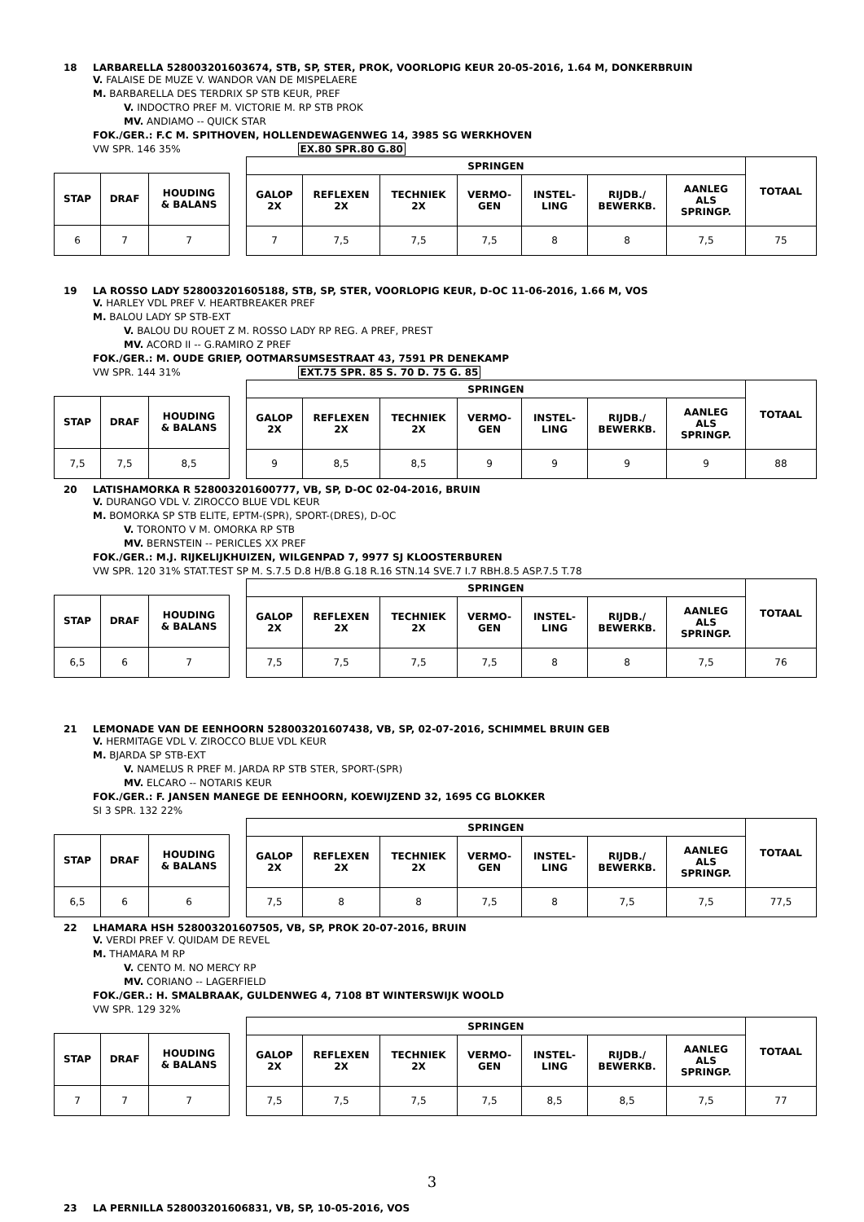18 LARBARELLA 528003201603674, STB, SP, STER, PROK, VOORLOPIG KEUR 20-05-2016, 1.64 M, DONKERBRUIN
V. FALAISE DE MUZE V. WANDOR VAN DE MISPELAERE
M. BARBARELLA DES TERDRIX SP STB KEUR, PREF
V. INDOCTRO PREF M. VICTORIE M. RP STB PROK
MV. ANDIAMO -- QUICK STAR
FOK./GER.: F.C M. SPITHOVEN, HOLLENDEWAGENWEG 14, 3985 SG WERKHOVEN
VW SPR. 146 35% EX.80 SPR.80 G.80
| STAP | DRAF | HOUDING & BALANS |
| --- | --- | --- |
| 6 | 7 | 7 |
| SPRINGEN | | | | | | | TOTAAL |
| --- | --- | --- | --- | --- | --- | --- | --- |
| GALOP 2X | REFLEXEN 2X | TECHNIEK 2X | VERMO- GEN | INSTEL- LING | RIJDB./ BEWERKB. | AANLEG ALS SPRINGP. | |
| 7 | 7,5 | 7,5 | 7,5 | 8 | 8 | 7,5 | 75 |
19 LA ROSSO LADY 528003201605188, STB, SP, STER, VOORLOPIG KEUR, D-OC 11-06-2016, 1.66 M, VOS
V. HARLEY VDL PREF V. HEARTBREAKER PREF
M. BALOU LADY SP STB-EXT
V. BALOU DU ROUET Z M. ROSSO LADY RP REG. A PREF, PREST
MV. ACORD II -- G.RAMIRO Z PREF
FOK./GER.: M. OUDE GRIEP, OOTMARSUMSESTRAAT 43, 7591 PR DENEKAMP
VW SPR. 144 31% EXT.75 SPR. 85 S. 70 D. 75 G. 85
| STAP | DRAF | HOUDING & BALANS |
| --- | --- | --- |
| 7,5 | 7,5 | 8,5 |
| SPRINGEN | | | | | | | TOTAAL |
| --- | --- | --- | --- | --- | --- | --- | --- |
| GALOP 2X | REFLEXEN 2X | TECHNIEK 2X | VERMO- GEN | INSTEL- LING | RIJDB./ BEWERKB. | AANLEG ALS SPRINGP. | |
| 9 | 8,5 | 8,5 | 9 | 9 | 9 | 9 | 88 |
20 LATISHAMORKA R 528003201600777, VB, SP, D-OC 02-04-2016, BRUIN
V. DURANGO VDL V. ZIROCCO BLUE VDL KEUR
M. BOMORKA SP STB ELITE, EPTM-(SPR), SPORT-(DRES), D-OC
V. TORONTO V M. OMORKA RP STB
MV. BERNSTEIN -- PERICLES XX PREF
FOK./GER.: M.J. RIJKELIJKHUIZEN, WILGENPAD 7, 9977 SJ KLOOSTERBUREN
VW SPR. 120 31% STAT.TEST SP M. S.7.5 D.8 H/B.8 G.18 R.16 STN.14 SVE.7 I.7 RBH.8.5 ASP.7.5 T.78
| STAP | DRAF | HOUDING & BALANS |
| --- | --- | --- |
| 6,5 | 6 | 7 |
| SPRINGEN | | | | | | | TOTAAL |
| --- | --- | --- | --- | --- | --- | --- | --- |
| GALOP 2X | REFLEXEN 2X | TECHNIEK 2X | VERMO- GEN | INSTEL- LING | RIJDB./ BEWERKB. | AANLEG ALS SPRINGP. | |
| 7,5 | 7,5 | 7,5 | 7,5 | 8 | 8 | 7,5 | 76 |
21 LEMONADE VAN DE EENHOORN 528003201607438, VB, SP, 02-07-2016, SCHIMMEL BRUIN GEB
V. HERMITAGE VDL V. ZIROCCO BLUE VDL KEUR
M. BJARDA SP STB-EXT
V. NAMELUS R PREF M. JARDA RP STB STER, SPORT-(SPR)
MV. ELCARO -- NOTARIS KEUR
FOK./GER.: F. JANSEN MANEGE DE EENHOORN, KOEWIJZEND 32, 1695 CG BLOKKER
SI 3 SPR. 132 22%
| STAP | DRAF | HOUDING & BALANS |
| --- | --- | --- |
| 6,5 | 6 | 6 |
| SPRINGEN | | | | | | | TOTAAL |
| --- | --- | --- | --- | --- | --- | --- | --- |
| GALOP 2X | REFLEXEN 2X | TECHNIEK 2X | VERMO- GEN | INSTEL- LING | RIJDB./ BEWERKB. | AANLEG ALS SPRINGP. | |
| 7,5 | 8 | 8 | 7,5 | 8 | 7,5 | 7,5 | 77,5 |
22 LHAMARA HSH 528003201607505, VB, SP, PROK 20-07-2016, BRUIN
V. VERDI PREF V. QUIDAM DE REVEL
M. THAMARA M RP
V. CENTO M. NO MERCY RP
MV. CORIANO -- LAGERFIELD
FOK./GER.: H. SMALBRAAK, GULDENWEG 4, 7108 BT WINTERSWIJK WOOLD
VW SPR. 129 32%
| STAP | DRAF | HOUDING & BALANS |
| --- | --- | --- |
| 7 | 7 | 7 |
| SPRINGEN | | | | | | | TOTAAL |
| --- | --- | --- | --- | --- | --- | --- | --- |
| GALOP 2X | REFLEXEN 2X | TECHNIEK 2X | VERMO- GEN | INSTEL- LING | RIJDB./ BEWERKB. | AANLEG ALS SPRINGP. | |
| 7,5 | 7,5 | 7,5 | 7,5 | 8,5 | 8,5 | 7,5 | 77 |
23 LA PERNILLA 528003201606831, VB, SP, 10-05-2016, VOS
3